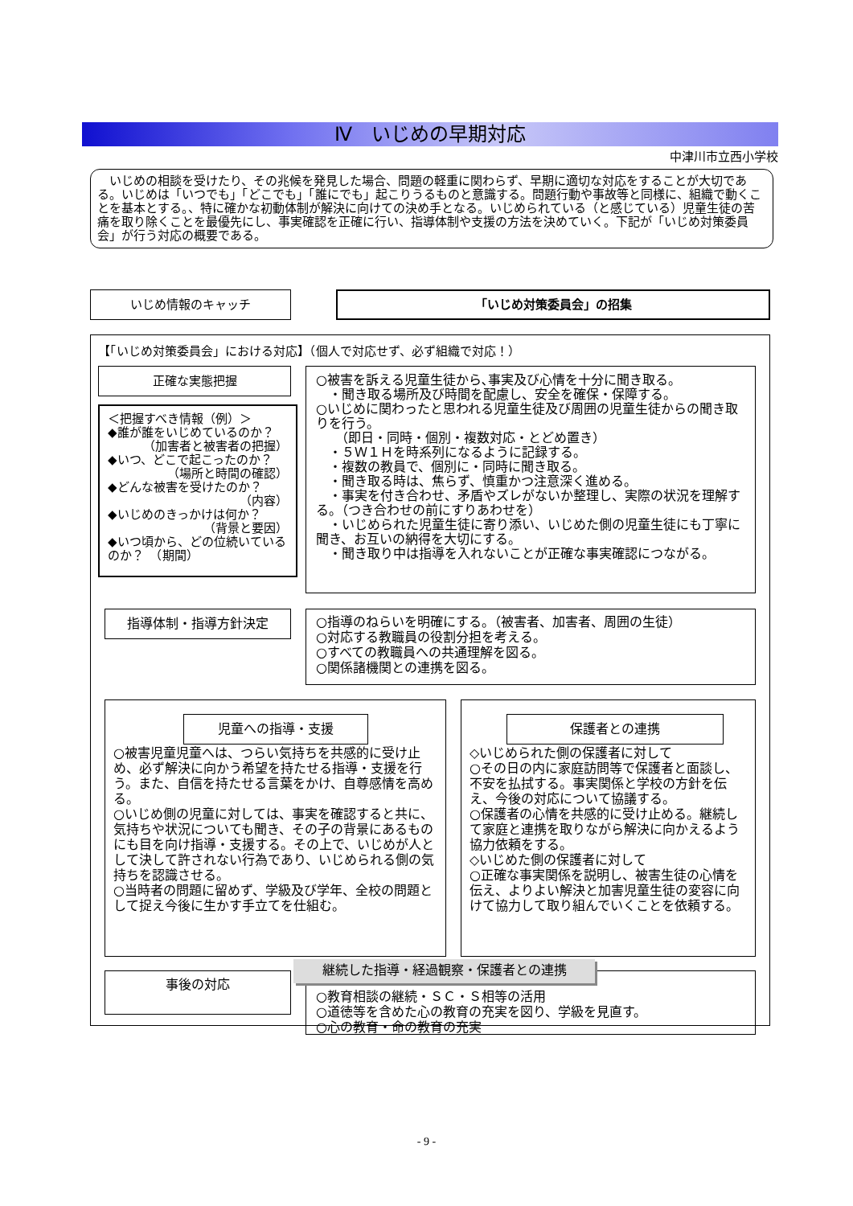Ⅳ　いじめの早期対応
中津川市立西小学校
　いじめの相談を受けたり、その兆候を発見した場合、問題の軽重に関わらず、早期に適切な対応をすることが大切である。いじめは「いつでも」「どこでも」「誰にでも」起こりうるものと意識する。問題行動や事故等と同様に、組織で動くことを基本とする。、特に確かな初動体制が解決に向けての決め手となる。いじめられている（と感じている）児童生徒の苦痛を取り除くことを最優先にし、事実確認を正確に行い、指導体制や支援の方法を決めていく。下記が「いじめ対策委員会」が行う対応の概要である。
いじめ情報のキャッチ 「いじめ対策委員会」の招集
【「いじめ対策委員会」における対応】（個人で対応せず、必ず組織で対応！）
正確な実態把握
＜把握すべき情報（例）＞
◆誰が誰をいじめているのか？
（加害者と被害者の把握）
◆いつ、どこで起こったのか？
（場所と時間の確認）
◆どんな被害を受けたのか？
（内容）
◆いじめのきっかけは何か？
（背景と要因）
◆いつ頃から、どの位続いているのか？　（期間）
○被害を訴える児童生徒から､事実及び心情を十分に聞き取る。
　・聞き取る場所及び時間を配慮し、安全を確保・保障する。
○いじめに関わったと思われる児童生徒及び周囲の児童生徒からの聞き取りを行う。
　　（即日・同時・個別・複数対応・とどめ置き）
　・５Ｗ１Ｈを時系列になるように記録する。
　・複数の教員で、個別に・同時に聞き取る。
　・聞き取る時は、焦らず、慎重かつ注意深く進める。
　・事実を付き合わせ、矛盾やズレがないか整理し、実際の状況を理解する。（つき合わせの前にすりあわせを）
　・いじめられた児童生徒に寄り添い、いじめた側の児童生徒にも丁寧に聞き、お互いの納得を大切にする。
　・聞き取り中は指導を入れないことが正確な事実確認につながる。
指導体制・指導方針決定
○指導のねらいを明確にする。（被害者、加害者、周囲の生徒）
○対応する教職員の役割分担を考える。
○すべての教職員への共通理解を図る。
○関係諸機関との連携を図る。
○被害児童児童へは、つらい気持ちを共感的に受け止め、必ず解決に向かう希望を持たせる指導・支援を行う。また、自信を持たせる言葉をかけ、自尊感情を高める。
○いじめ側の児童に対しては、事実を確認すると共に、気持ちや状況についても聞き、その子の背景にあるものにも目を向け指導・支援する。その上で、いじめが人として決して許されない行為であり、いじめられる側の気持ちを認識させる。
○当時者の問題に留めず、学級及び学年、全校の問題として捉え今後に生かす手立てを仕組む。
児童への指導・支援
◇いじめられた側の保護者に対して
○その日の内に家庭訪問等で保護者と面談し、不安を払拭する。事実関係と学校の方針を伝え、今後の対応について協議する。
○保護者の心情を共感的に受け止める。継続して家庭と連携を取りながら解決に向かえるよう協力依頼をする。
◇いじめた側の保護者に対して
○正確な事実関係を説明し、被害生徒の心情を伝え、よりよい解決と加害児童生徒の変容に向けて協力して取り組んでいくことを依頼する。
保護者との連携
事後の対応
○教育相談の継続・ＳＣ・Ｓ相等の活用
○道徳等を含めた心の教育の充実を図り、学級を見直す。
○心の教育・命の教育の充実
継続した指導・経過観察・保護者との連携
- 9 -